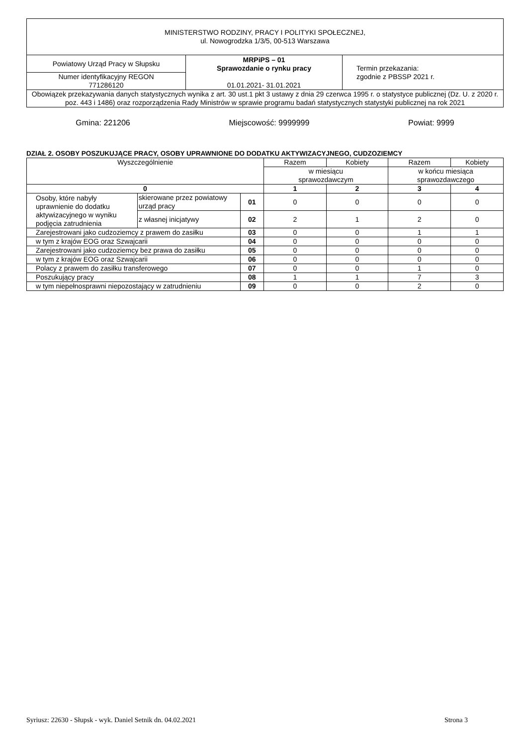| MINISTERSTWO RODZINY, PRACY I POLITYKI SPOŁECZNEJ, ul. Nowogrodzka 1/3/5, 00-513 Warszawa | | |
| Powiatowy Urząd Pracy w Słupsku | MRPiPS – 01 Sprawozdanie o rynku pracy 01.01.2021- 31.01.2021 | Termin przekazania: zgodnie z PBSSP 2021 r. |
| Numer identyfikacyjny REGON 771286120 | | |
| Obowiązek przekazywania danych statystycznych wynika z art. 30 ust.1 pkt 3 ustawy z dnia 29 czerwca 1995 r. o statystyce publicznej (Dz. U. z 2020 r. poz. 443 i 1486) oraz rozporządzenia Rady Ministrów w sprawie programu badań statystycznych statystyki publicznej na rok 2021 | | |
Gmina: 221206 Miejscowość: 9999999 Powiat: 9999
DZIAŁ 2. OSOBY POSZUKUJĄCE PRACY, OSOBY UPRAWNIONE DO DODATKU AKTYWIZACYJNEGO, CUDZOZIEMCY
| Wyszczególnienie | | | Razem | Kobiety | Razem | Kobiety |
| | | | w miesiącu sprawozdawczym | | w końcu miesiąca sprawozdawczego | |
| 0 | | | 1 | 2 | 3 | 4 |
| Osoby, które nabyły uprawnienie do dodatku aktywizacyjnego w wyniku podjęcia zatrudnienia | skierowane przez powiatowy urząd pracy | 01 | 0 | 0 | 0 | 0 |
| | z własnej inicjatywy | 02 | 2 | 1 | 2 | 0 |
| Zarejestrowani jako cudzoziemcy z prawem do zasiłku | | 03 | 0 | 0 | 1 | 1 |
| w tym z krajów EOG oraz Szwajcarii | | 04 | 0 | 0 | 0 | 0 |
| Zarejestrowani jako cudzoziemcy bez prawa do zasiłku | | 05 | 0 | 0 | 0 | 0 |
| w tym z krajów EOG oraz Szwajcarii | | 06 | 0 | 0 | 0 | 0 |
| Polacy z prawem do zasiłku transferowego | | 07 | 0 | 0 | 1 | 0 |
| Poszukujący pracy | | 08 | 1 | 1 | 7 | 3 |
| w tym niepełnosprawni niepozostający w zatrudnieniu | | 09 | 0 | 0 | 2 | 0 |
Syriusz: 22630 - Słupsk - wyk. Daniel Setnik dn. 04.02.2021 Strona 3